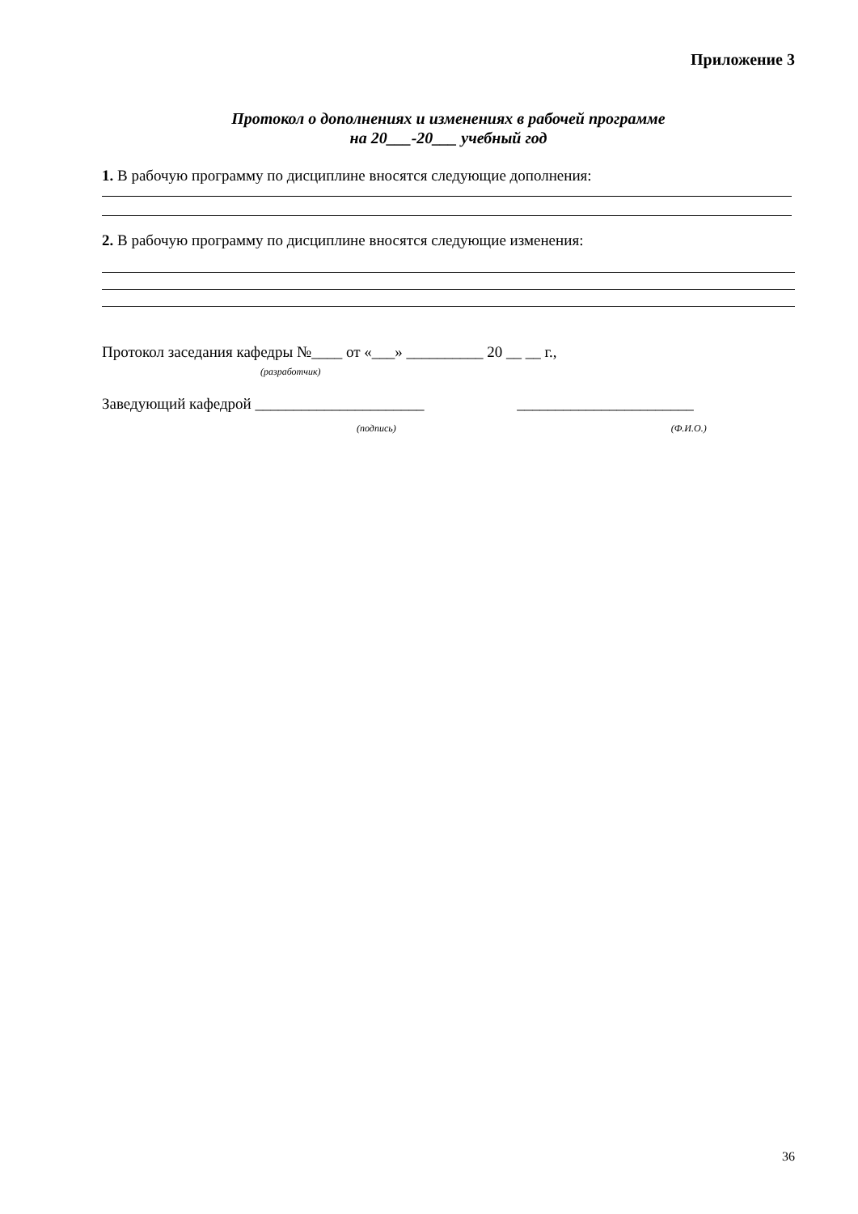Приложение 3
Протокол о дополнениях и изменениях в рабочей программе
на 20___-20___ учебный год
1. В рабочую программу по дисциплине вносятся следующие дополнения:
2. В рабочую программу по дисциплине вносятся следующие изменения:
Протокол заседания кафедры №____ от «___» __________ 20 __ __ г.,
(разработчик)
Заведующий кафедрой ______________________ _______________________
(подпись) (Ф.И.О.)
36